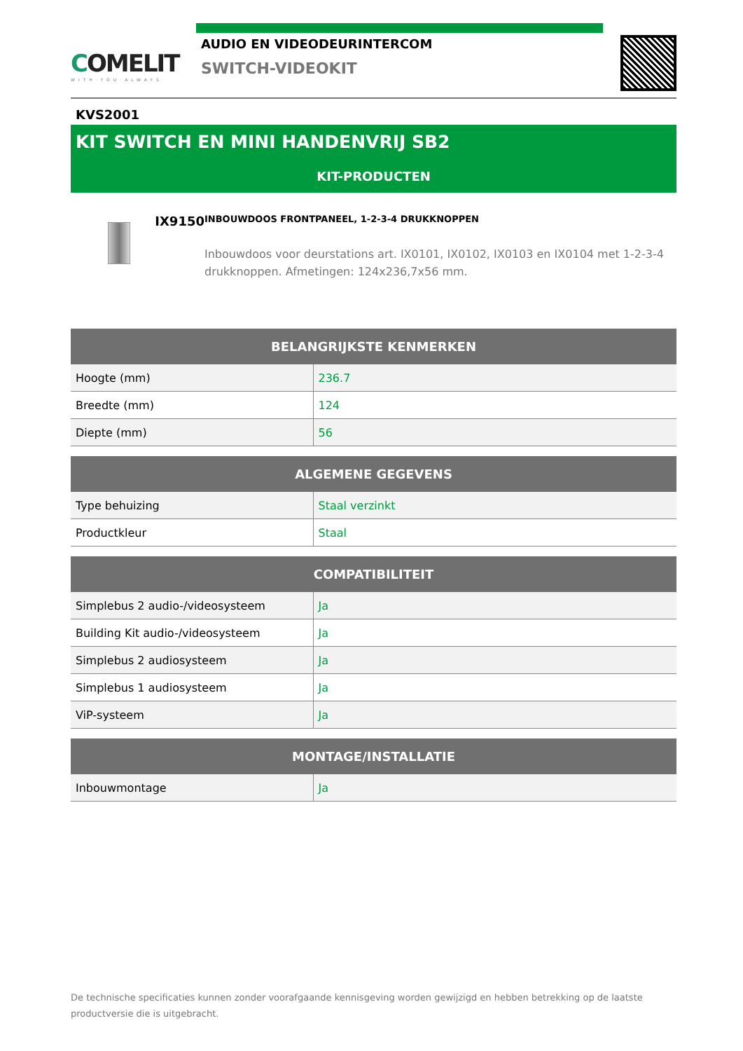COMELIT
WITH·YOU·ALWAYS
AUDIO EN VIDEODEURINTERCOM
SWITCH-VIDEOKIT
KVS2001
KIT SWITCH EN MINI HANDENVRIJ SB2
KIT-PRODUCTEN
IX9150
INBOUWDOOS FRONTPANEEL, 1-2-3-4 DRUKKNOPPEN
Inbouwdoos voor deurstations art. IX0101, IX0102, IX0103 en IX0104 met 1-2-3-4 drukknoppen. Afmetingen: 124x236,7x56 mm.
| BELANGRIJKSTE KENMERKEN | |
| --- | --- |
| Hoogte (mm) | 236.7 |
| Breedte (mm) | 124 |
| Diepte (mm) | 56 |
| ALGEMENE GEGEVENS | |
| --- | --- |
| Type behuizing | Staal verzinkt |
| Productkleur | Staal |
| COMPATIBILITEIT | |
| --- | --- |
| Simplebus 2 audio-/videosysteem | Ja |
| Building Kit audio-/videosysteem | Ja |
| Simplebus 2 audiosysteem | Ja |
| Simplebus 1 audiosysteem | Ja |
| ViP-systeem | Ja |
| MONTAGE/INSTALLATIE | |
| --- | --- |
| Inbouwmontage | Ja |
De technische specificaties kunnen zonder voorafgaande kennisgeving worden gewijzigd en hebben betrekking op de laatste productversie die is uitgebracht.